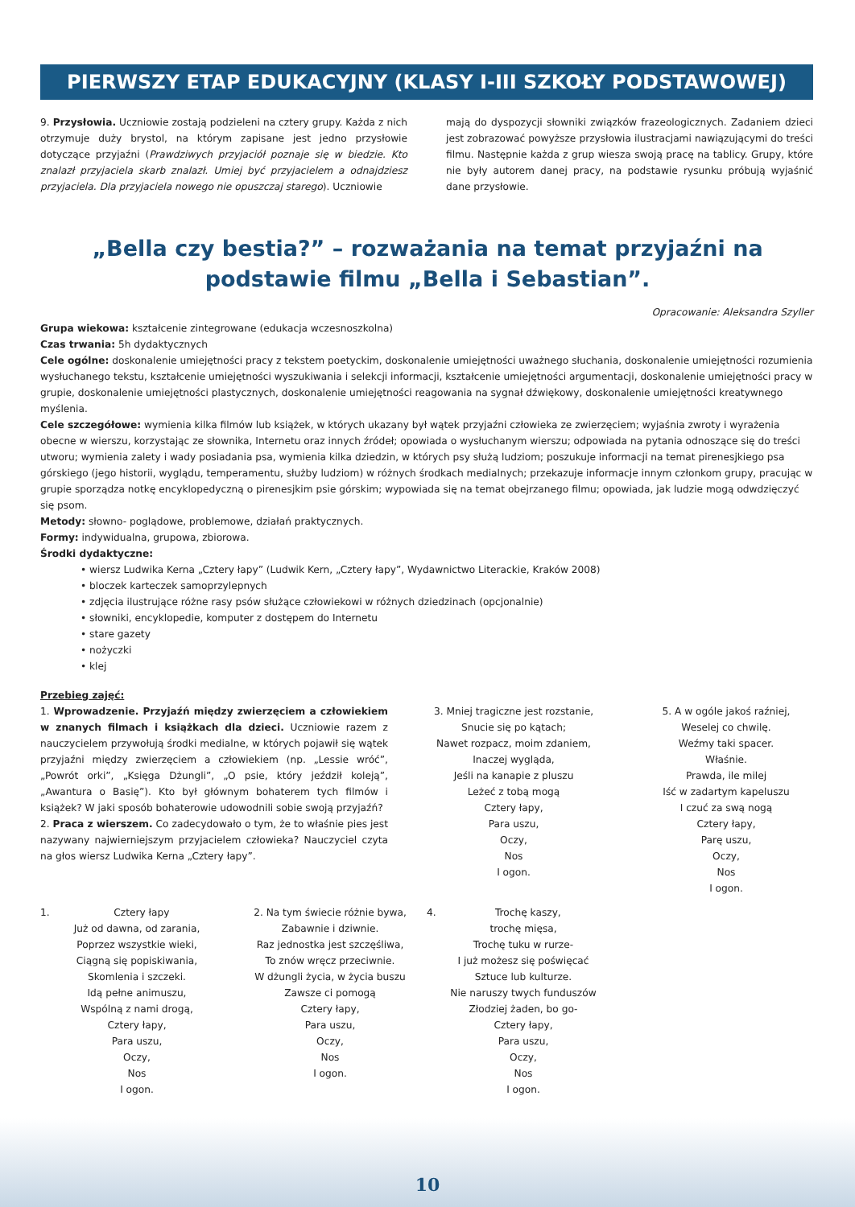PIERWSZY ETAP EDUKACYJNY (KLASY I-III SZKOŁY PODSTAWOWEJ)
9. Przysłowia. Uczniowie zostają podzieleni na cztery grupy. Każda z nich otrzymuje duży brystol, na którym zapisane jest jedno przysłowie dotyczące przyjaźni (Prawdziwych przyjaciół poznaje się w biedzie. Kto znalazł przyjaciela skarb znalazł. Umiej być przyjacielem a odnajdziesz przyjaciela. Dla przyjaciela nowego nie opuszczaj starego). Uczniowie
mają do dyspozycji słowniki związków frazeologicznych. Zadaniem dzieci jest zobrazować powyższe przysłowia ilustracjami nawiązującymi do treści filmu. Następnie każda z grup wiesza swoją pracę na tablicy. Grupy, które nie były autorem danej pracy, na podstawie rysunku próbują wyjaśnić dane przysłowie.
„Bella czy bestia?” – rozważania na temat przyjaźni na podstawie filmu „Bella i Sebastian”.
Opracowanie: Aleksandra Szyller
Grupa wiekowa: kształcenie zintegrowane (edukacja wczesnoszkolna)
Czas trwania: 5h dydaktycznych
Cele ogólne: doskonalenie umiejętności pracy z tekstem poetyckim, doskonalenie umiejętności uważnego słuchania, doskonalenie umiejętności rozumienia wysłuchanego tekstu, kształcenie umiejętności wyszukiwania i selekcji informacji, kształcenie umiejętności argumentacji, doskonalenie umiejętności pracy w grupie, doskonalenie umiejętności plastycznych, doskonalenie umiejętności reagowania na sygnał dźwiękowy, doskonalenie umiejętności kreatywnego myślenia.
Cele szczegółowe: wymienia kilka filmów lub książek, w których ukazany był wątek przyjaźni człowieka ze zwierzęciem; wyjaśnia zwroty i wyrażenia obecne w wierszu, korzystając ze słownika, Internetu oraz innych źródeł; opowiada o wysłuchanym wierszu; odpowiada na pytania odnoszące się do treści utworu; wymienia zalety i wady posiadania psa, wymienia kilka dziedzin, w których psy służą ludziom; poszukuje informacji na temat pirenesjkiego psa górskiego (jego historii, wyglądu, temperamentu, służby ludziom) w różnych środkach medialnych; przekazuje informacje innym członkom grupy, pracując w grupie sporządza notkę encyklopedyczną o pirenesjkim psie górskim; wypowiada się na temat obejrzanego filmu; opowiada, jak ludzie mogą odwdzięczyć się psom.
Metody: słowno- poglądowe, problemowe, działań praktycznych.
Formy: indywidualna, grupowa, zbiorowa.
Środki dydaktyczne:
• wiersz Ludwika Kerna „Cztery łapy” (Ludwik Kern, „Cztery łapy”, Wydawnictwo Literackie, Kraków 2008)
• bloczek karteczek samoprzylepnych
• zdjęcia ilustrujące różne rasy psów służące człowiekowi w różnych dziedzinach (opcjonalnie)
• słowniki, encyklopedie, komputer z dostępem do Internetu
• stare gazety
• nożyczki
• klej
Przebieg zajęć:
1. Wprowadzenie. Przyjaźń między zwierzęciem a człowiekiem w znanych filmach i książkach dla dzieci. Uczniowie razem z nauczycielem przywołują środki medialne, w których pojawił się wątek przyjaźni między zwierzęciem a człowiekiem (np. „Lessie wróć”, „Powrót orki”, „Księga Dżungli”, „O psie, który jeździł koleją”, „Awantura o Basię”). Kto był głównym bohaterem tych filmów i książek? W jaki sposób bohaterowie udowodnili sobie swoją przyjaźń?
2. Praca z wierszem. Co zadecydowało o tym, że to właśnie pies jest nazywany najwierniejszym przyjacielem człowieka? Nauczyciel czyta na głos wiersz Ludwika Kerna „Cztery łapy”.
3. Mniej tragiczne jest rozstanie,
Snucie się po kątach;
Nawet rozpacz, moim zdaniem,
Inaczej wygląda,
Jeśli na kanapie z pluszu
Leżeć z tobą mogą
Cztery łapy,
Para uszu,
Oczy,
Nos
I ogon.
5. A w ogóle jakoś raźniej,
Weselej co chwilę.
Weźmy taki spacer.
Właśnie.
Prawda, ile milej
Iść w zadartym kapeluszu
I czuć za swą nogą
Cztery łapy,
Parę uszu,
Oczy,
Nos
I ogon.
1. Cztery łapy
Już od dawna, od zarania,
Poprzez wszystkie wieki,
Ciągną się popiskiwania,
Skomlenia i szczeki.
Idą pełne animuszu,
Wspólną z nami drogą,
Cztery łapy,
Para uszu,
Oczy,
Nos
I ogon.
2. Na tym świecie różnie bywa,
Zabawnie i dziwnie.
Raz jednostka jest szczęśliwa,
To znów wręcz przeciwnie.
W dżungli życia, w życia buszu
Zawsze ci pomogą
Cztery łapy,
Para uszu,
Oczy,
Nos
I ogon.
4. Trochę kaszy,
trochę mięsa,
Trochę tuku w rurze-
I już możesz się poświęcać
Sztuce lub kulturze.
Nie naruszy twych funduszów
Złodziej żaden, bo go-
Cztery łapy,
Para uszu,
Oczy,
Nos
I ogon.
10